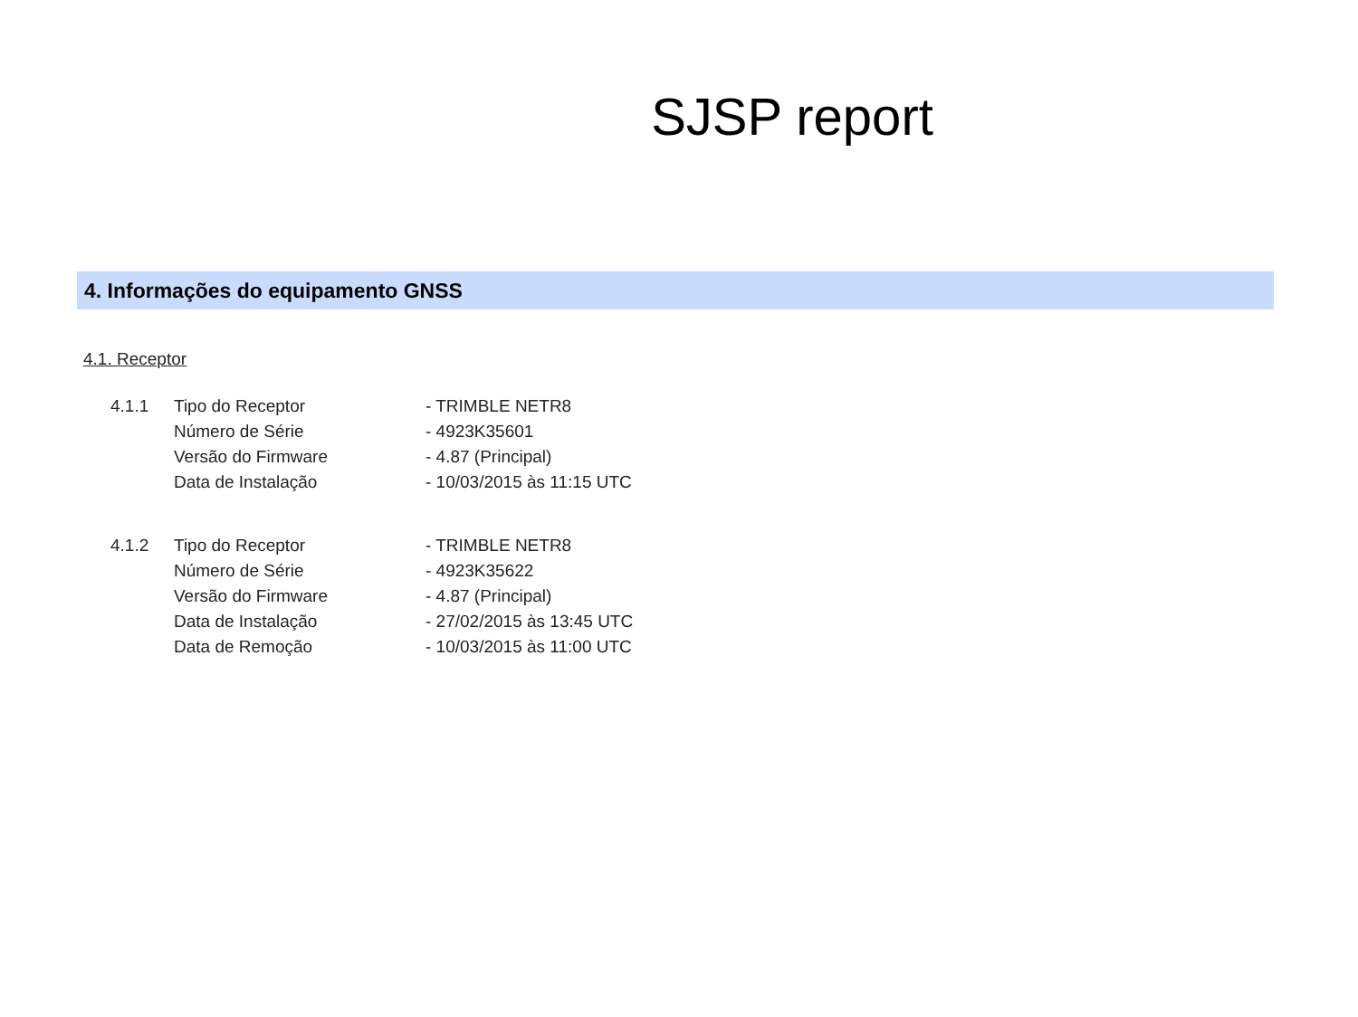SJSP report
4. Informações do equipamento GNSS
4.1. Receptor
| 4.1.1 | Tipo do Receptor | - TRIMBLE NETR8 |
| | Número de Série | - 4923K35601 |
| | Versão do Firmware | - 4.87 (Principal) |
| | Data de Instalação | - 10/03/2015 às 11:15 UTC |
| 4.1.2 | Tipo do Receptor | - TRIMBLE NETR8 |
| | Número de Série | - 4923K35622 |
| | Versão do Firmware | - 4.87 (Principal) |
| | Data de Instalação | - 27/02/2015 às 13:45 UTC |
| | Data de Remoção | - 10/03/2015 às 11:00 UTC |